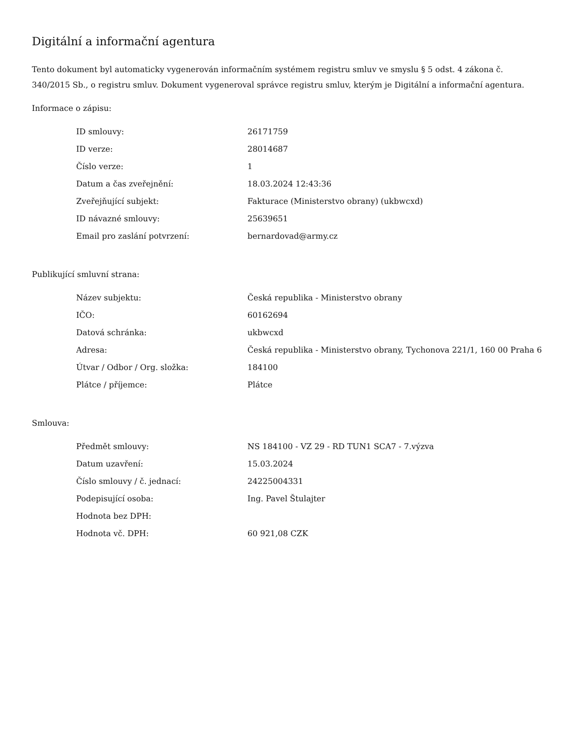Digitální a informační agentura
Tento dokument byl automaticky vygenerován informačním systémem registru smluv ve smyslu § 5 odst. 4 zákona č. 340/2015 Sb., o registru smluv. Dokument vygeneroval správce registru smluv, kterým je Digitální a informační agentura.
Informace o zápisu:
| ID smlouvy: | 26171759 |
| ID verze: | 28014687 |
| Číslo verze: | 1 |
| Datum a čas zveřejnění: | 18.03.2024 12:43:36 |
| Zveřejňující subjekt: | Fakturace (Ministerstvo obrany) (ukbwcxd) |
| ID návazné smlouvy: | 25639651 |
| Email pro zaslání potvrzení: | bernardovad@army.cz |
Publikující smluvní strana:
| Název subjektu: | Česká republika - Ministerstvo obrany |
| IČO: | 60162694 |
| Datová schránka: | ukbwcxd |
| Adresa: | Česká republika - Ministerstvo obrany, Tychonova 221/1, 160 00 Praha 6 |
| Útvar / Odbor / Org. složka: | 184100 |
| Plátce / příjemce: | Plátce |
Smlouva:
| Předmět smlouvy: | NS 184100 - VZ 29 - RD TUN1 SCA7 - 7.výzva |
| Datum uzavření: | 15.03.2024 |
| Číslo smlouvy / č. jednací: | 24225004331 |
| Podepisující osoba: | Ing. Pavel Štulajter |
| Hodnota bez DPH: | |
| Hodnota vč. DPH: | 60 921,08 CZK |